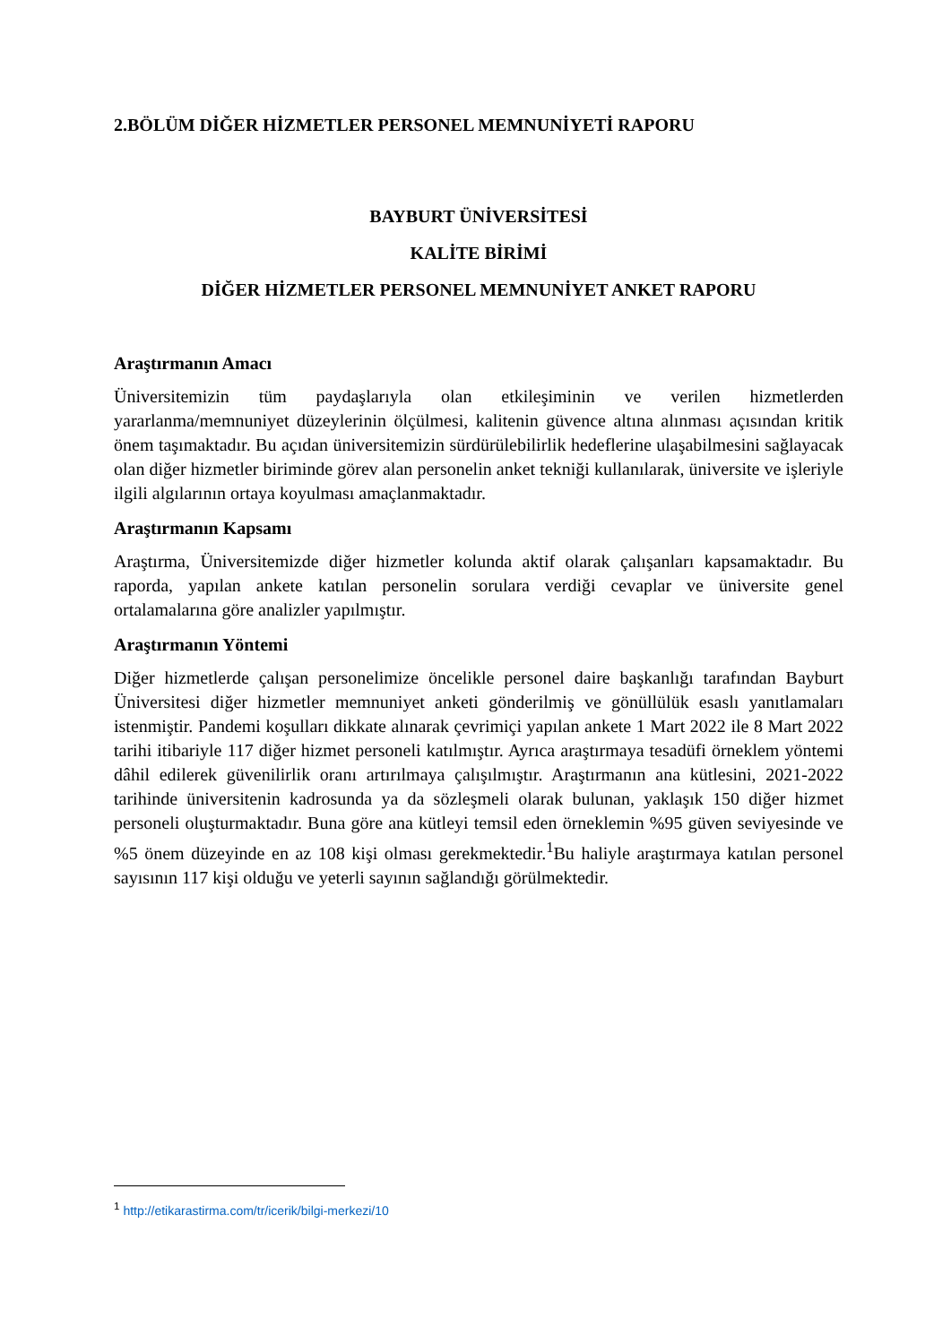2.BÖLÜM DİĞER HİZMETLER PERSONEL MEMNUNİYETİ RAPORU
BAYBURT ÜNİVERSİTESİ
KALİTE BİRİMİ
DİĞER HİZMETLER PERSONEL MEMNUNİYET ANKET RAPORU
Araştırmanın Amacı
Üniversitemizin tüm paydaşlarıyla olan etkileşiminin ve verilen hizmetlerden yararlanma/memnuniyet düzeylerinin ölçülmesi, kalitenin güvence altına alınması açısından kritik önem taşımaktadır. Bu açıdan üniversitemizin sürdürülebilirlik hedeflerine ulaşabilmesini sağlayacak olan diğer hizmetler biriminde görev alan personelin anket tekniği kullanılarak, üniversite ve işleriyle ilgili algılarının ortaya koyulması amaçlanmaktadır.
Araştırmanın Kapsamı
Araştırma, Üniversitemizde diğer hizmetler kolunda aktif olarak çalışanları kapsamaktadır. Bu raporda, yapılan ankete katılan personelin sorulara verdiği cevaplar ve üniversite genel ortalamalarına göre analizler yapılmıştır.
Araştırmanın Yöntemi
Diğer hizmetlerde çalışan personelimize öncelikle personel daire başkanlığı tarafından Bayburt Üniversitesi diğer hizmetler memnuniyet anketi gönderilmiş ve gönüllülük esaslı yanıtlamaları istenmiştir. Pandemi koşulları dikkate alınarak çevrimiçi yapılan ankete 1 Mart 2022 ile 8 Mart 2022 tarihi itibariyle 117 diğer hizmet personeli katılmıştır. Ayrıca araştırmaya tesadüfi örneklem yöntemi dâhil edilerek güvenilirlik oranı artırılmaya çalışılmıştır. Araştırmanın ana kütlesini, 2021-2022 tarihinde üniversitenin kadrosunda ya da sözleşmeli olarak bulunan, yaklaşık 150 diğer hizmet personeli oluşturmaktadır. Buna göre ana kütleyi temsil eden örneklemin %95 güven seviyesinde ve %5 önem düzeyinde en az 108 kişi olması gerekmektedir.<sup>1</sup>Bu haliyle araştırmaya katılan personel sayısının 117 kişi olduğu ve yeterli sayının sağlandığı görülmektedir.
<sup>1</sup> http://etikarastirma.com/tr/icerik/bilgi-merkezi/10